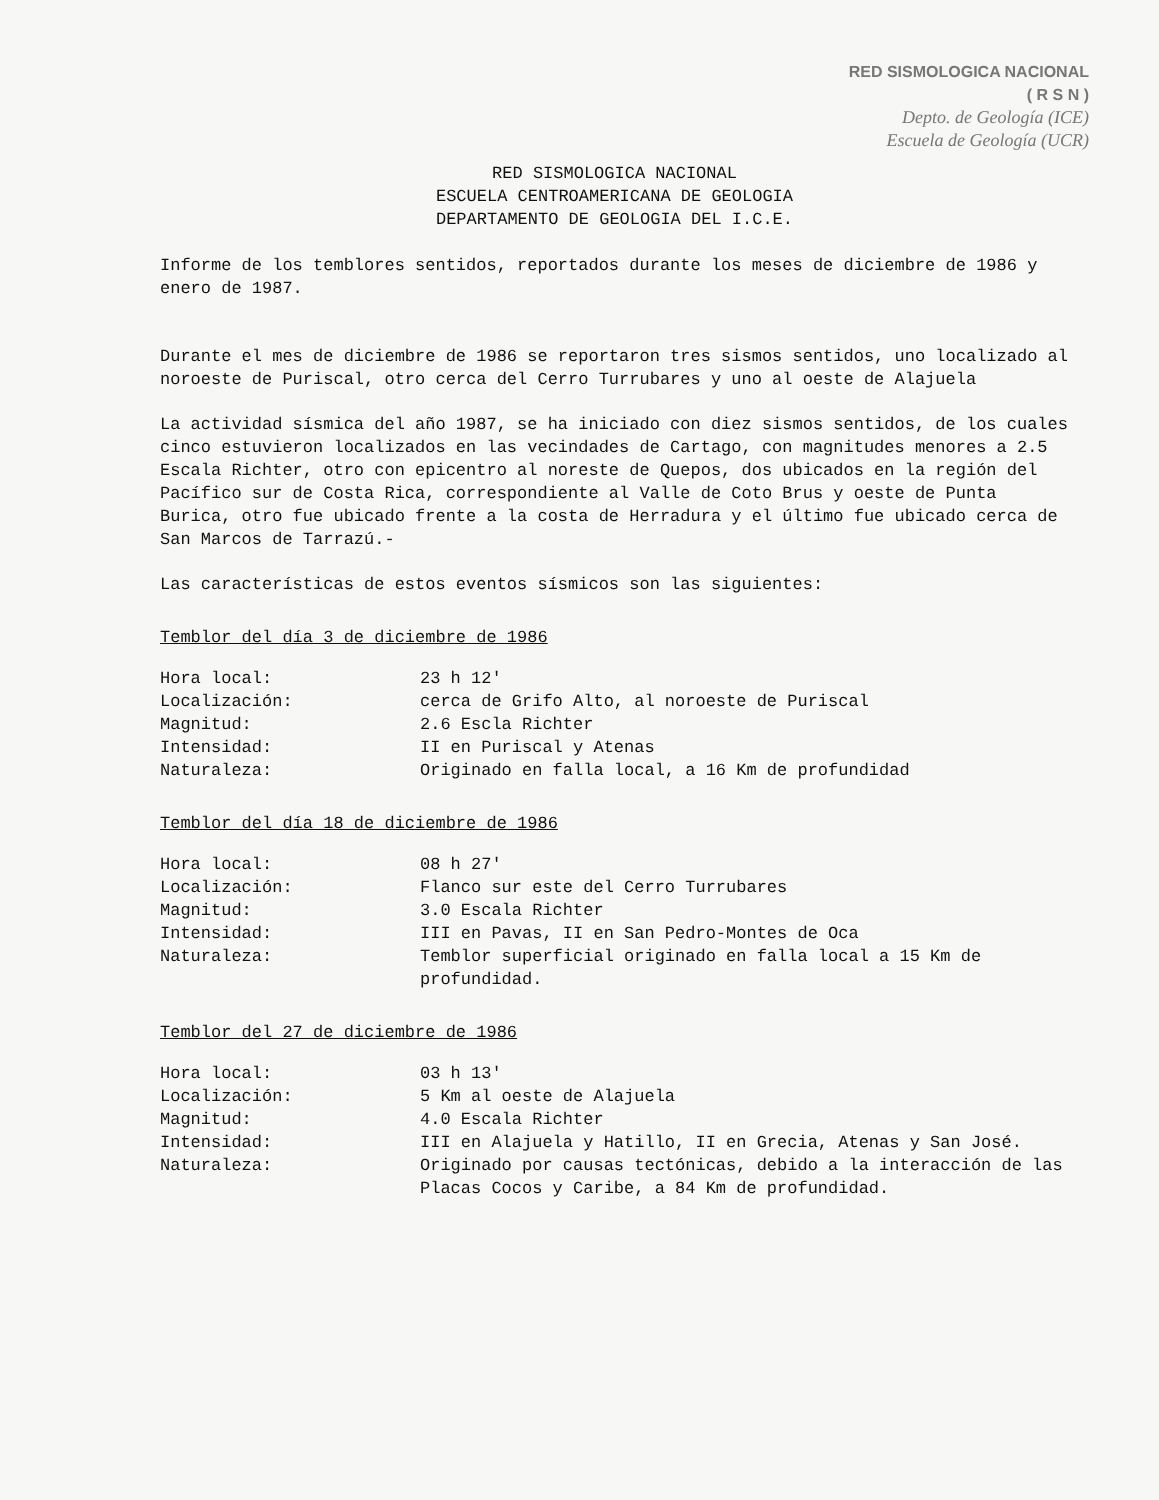RED SISMOLOGICA NACIONAL
( R S N )
Depto. de Geología (ICE)
Escuela de Geología (UCR)
RED SISMOLOGICA NACIONAL
ESCUELA CENTROAMERICANA DE GEOLOGIA
DEPARTAMENTO DE GEOLOGIA DEL I.C.E.
Informe de los temblores sentidos, reportados durante los meses de diciembre de 1986 y enero de 1987.
Durante el mes de diciembre de 1986 se reportaron tres sismos sentidos, uno localizado al noroeste de Puriscal, otro cerca del Cerro Turrubares y uno al oeste de Alajuela
La actividad sísmica del año 1987, se ha iniciado con diez sismos sentidos, de los cuales cinco estuvieron localizados en las vecindades de Cartago, con magnitudes menores a 2.5 Escala Richter, otro con epicentro al noreste de Quepos, dos ubicados en la región del Pacífico sur de Costa Rica, correspondiente al Valle de Coto Brus y oeste de Punta Burica, otro fue ubicado frente a la costa de Herradura y el último fue ubicado cerca de San Marcos de Tarrazú.-
Las características de estos eventos sísmicos son las siguientes:
Temblor del día 3 de diciembre de 1986
| Hora local: | 23 h 12' |
| Localización: | cerca de Grifo Alto, al noroeste de Puriscal |
| Magnitud: | 2.6 Escla Richter |
| Intensidad: | II en Puriscal y Atenas |
| Naturaleza: | Originado en falla local, a 16 Km de profundidad |
Temblor del día 18 de diciembre de 1986
| Hora local: | 08 h 27' |
| Localización: | Flanco sur este del Cerro Turrubares |
| Magnitud: | 3.0 Escala Richter |
| Intensidad: | III en Pavas, II en San Pedro-Montes de Oca |
| Naturaleza: | Temblor superficial originado en falla local a 15 Km de profundidad. |
Temblor del 27 de diciembre de 1986
| Hora local: | 03 h 13' |
| Localización: | 5 Km al oeste de Alajuela |
| Magnitud: | 4.0 Escala Richter |
| Intensidad: | III en Alajuela y Hatillo, II en Grecia, Atenas y San José. |
| Naturaleza: | Originado por causas tectónicas, debido a la interacción de las Placas Cocos y Caribe, a 84 Km de profundidad. |